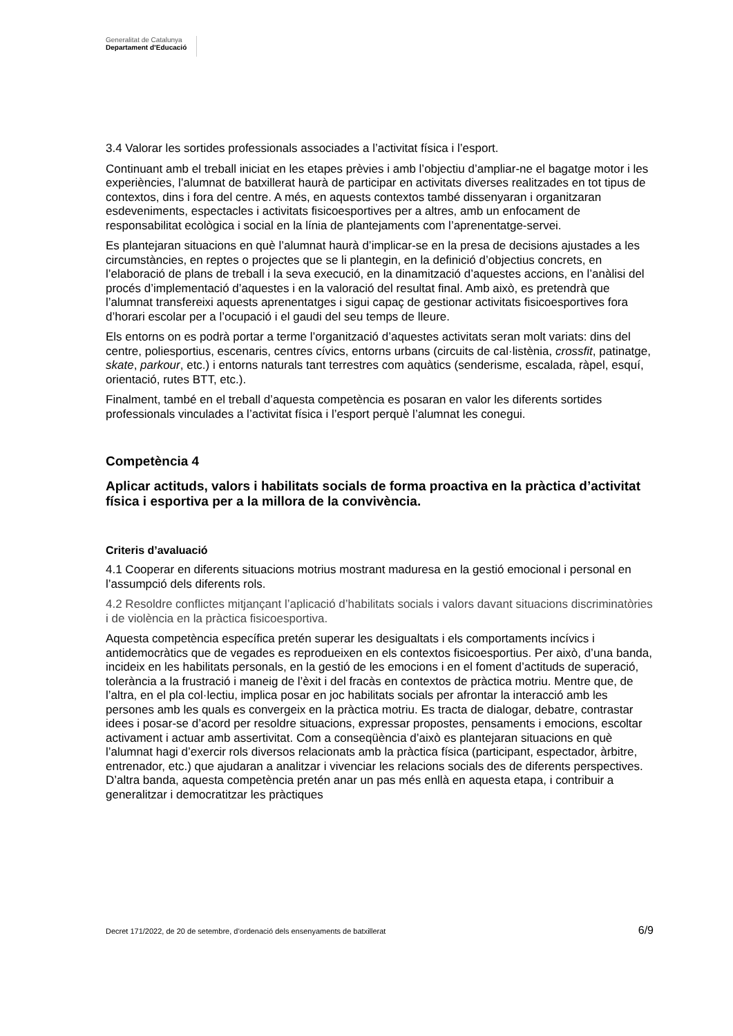Generalitat de Catalunya
Departament d’Educació
3.4 Valorar les sortides professionals associades a l’activitat física i l’esport.
Continuant amb el treball iniciat en les etapes prèvies i amb l’objectiu d’ampliar-ne el bagatge motor i les experiències, l’alumnat de batxillerat haurà de participar en activitats diverses realitzades en tot tipus de contextos, dins i fora del centre. A més, en aquests contextos també dissenyaran i organitzaran esdeveniments, espectacles i activitats fisicoesportives per a altres, amb un enfocament de responsabilitat ecològica i social en la línia de plantejaments com l’aprenentatge-servei.
Es plantejaran situacions en què l’alumnat haurà d’implicar-se en la presa de decisions ajustades a les circumstàncies, en reptes o projectes que se li plantegin, en la definició d’objectius concrets, en l’elaboració de plans de treball i la seva execució, en la dinamització d’aquestes accions, en l’anàlisi del procés d’implementació d’aquestes i en la valoració del resultat final. Amb això, es pretendrà que l’alumnat transfereixi aquests aprenentatges i sigui capaç de gestionar activitats fisicoesportives fora d’horari escolar per a l’ocupació i el gaudi del seu temps de lleure.
Els entorns on es podrà portar a terme l’organització d’aquestes activitats seran molt variats: dins del centre, poliesportius, escenaris, centres cívics, entorns urbans (circuits de cal·listènia, crossfit, patinatge, skate, parkour, etc.) i entorns naturals tant terrestres com aquàtics (senderisme, escalada, ràpel, esquí, orientació, rutes BTT, etc.).
Finalment, també en el treball d’aquesta competència es posaran en valor les diferents sortides professionals vinculades a l’activitat física i l’esport perquè l’alumnat les conegui.
Competència 4
Aplicar actituds, valors i habilitats socials de forma proactiva en la pràctica d’activitat física i esportiva per a la millora de la convivència.
Criteris d’avaluació
4.1 Cooperar en diferents situacions motrius mostrant maduresa en la gestió emocional i personal en l’assumpció dels diferents rols.
4.2 Resoldre conflictes mitjançant l’aplicació d’habilitats socials i valors davant situacions discriminatòries i de violència en la pràctica fisicoesportiva.
Aquesta competència específica pretén superar les desigualtats i els comportaments incívics i antidemocràtics que de vegades es reprodueixen en els contextos fisicoesportius. Per això, d’una banda, incideix en les habilitats personals, en la gestió de les emocions i en el foment d’actituds de superació, tolerància a la frustració i maneig de l’èxit i del fracàs en contextos de pràctica motriu. Mentre que, de l’altra, en el pla col·lectiu, implica posar en joc habilitats socials per afrontar la interacció amb les persones amb les quals es convergeix en la pràctica motriu. Es tracta de dialogar, debatre, contrastar idees i posar-se d’acord per resoldre situacions, expressar propostes, pensaments i emocions, escoltar activament i actuar amb assertivitat. Com a conseqüència d’això es plantejaran situacions en què l’alumnat hagi d’exercir rols diversos relacionats amb la pràctica física (participant, espectador, àrbitre, entrenador, etc.) que ajudaran a analitzar i vivenciar les relacions socials des de diferents perspectives. D’altra banda, aquesta competència pretén anar un pas més enllà en aquesta etapa, i contribuir a generalitzar i democratitzar les pràctiques
Decret 171/2022, de 20 de setembre, d’ordenació dels ensenyaments de batxillerat 6/9